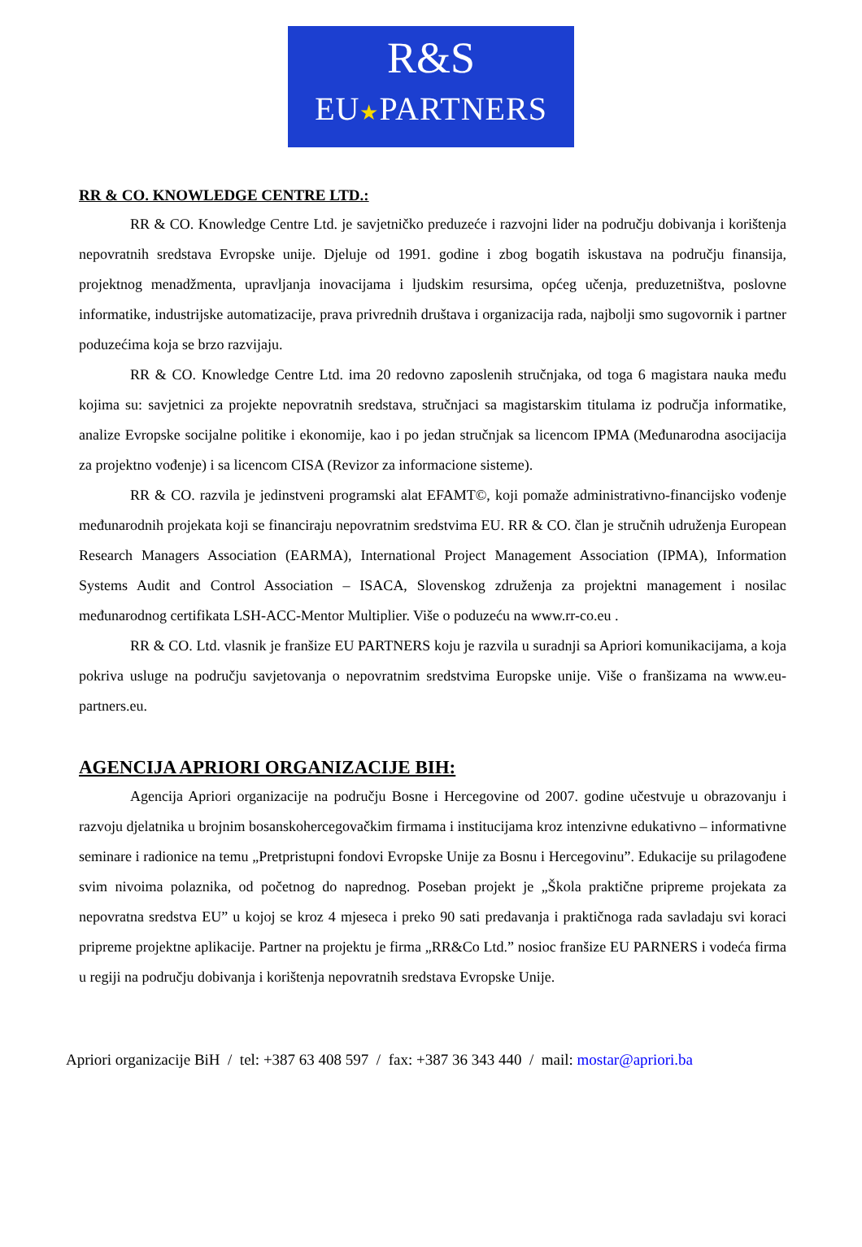R&S
EU★PARTNERS
RR & CO. KNOWLEDGE CENTRE LTD.:
RR & CO. Knowledge Centre Ltd. je savjetničko preduzeće i razvojni lider na području dobivanja i korištenja nepovratnih sredstava Evropske unije. Djeluje od 1991. godine i zbog bogatih iskustava na području finansija, projektnog menadžmenta, upravljanja inovacijama i ljudskim resursima, općeg učenja, preduzetništva, poslovne informatike, industrijske automatizacije, prava privrednih društava i organizacija rada, najbolji smo sugovornik i partner poduzećima koja se brzo razvijaju.
RR & CO. Knowledge Centre Ltd. ima 20 redovno zaposlenih stručnjaka, od toga 6 magistara nauka među kojima su: savjetnici za projekte nepovratnih sredstava, stručnjaci sa magistarskim titulama iz područja informatike, analize Evropske socijalne politike i ekonomije, kao i po jedan stručnjak sa licencom IPMA (Međunarodna asocijacija za projektno vođenje) i sa licencom CISA (Revizor za informacione sisteme).
RR & CO. razvila je jedinstveni programski alat EFAMT©, koji pomaže administrativno-financijsko vođenje međunarodnih projekata koji se financiraju nepovratnim sredstvima EU. RR & CO. član je stručnih udruženja European Research Managers Association (EARMA), International Project Management Association (IPMA), Information Systems Audit and Control Association – ISACA, Slovenskog združenja za projektni management i nosilac međunarodnog certifikata LSH-ACC-Mentor Multiplier. Više o poduzeću na www.rr-co.eu .
RR & CO. Ltd. vlasnik je franšize EU PARTNERS koju je razvila u suradnji sa Apriori komunikacijama, a koja pokriva usluge na području savjetovanja o nepovratnim sredstvima Europske unije. Više o franšizama na www.eu-partners.eu.
AGENCIJA APRIORI ORGANIZACIJE BIH:
Agencija Apriori organizacije na području Bosne i Hercegovine od 2007. godine učestvuje u obrazovanju i razvoju djelatnika u brojnim bosanskohercegovačkim firmama i institucijama kroz intenzivne edukativno – informativne seminare i radionice na temu „Pretpristupni fondovi Evropske Unije za Bosnu i Hercegovinu”. Edukacije su prilagođene svim nivoima polaznika, od početnog do naprednog. Poseban projekt je „Škola praktične pripreme projekata za nepovratna sredstva EU” u kojoj se kroz 4 mjeseca i preko 90 sati predavanja i praktičnoga rada savladaju svi koraci pripreme projektne aplikacije. Partner na projektu je firma „RR&Co Ltd.” nosioc franšize EU PARNERS i vodeća firma u regiji na području dobivanja i korištenja nepovratnih sredstava Evropske Unije.
Apriori organizacije BiH / tel: +387 63 408 597 / fax: +387 36 343 440 / mail: mostar@apriori.ba